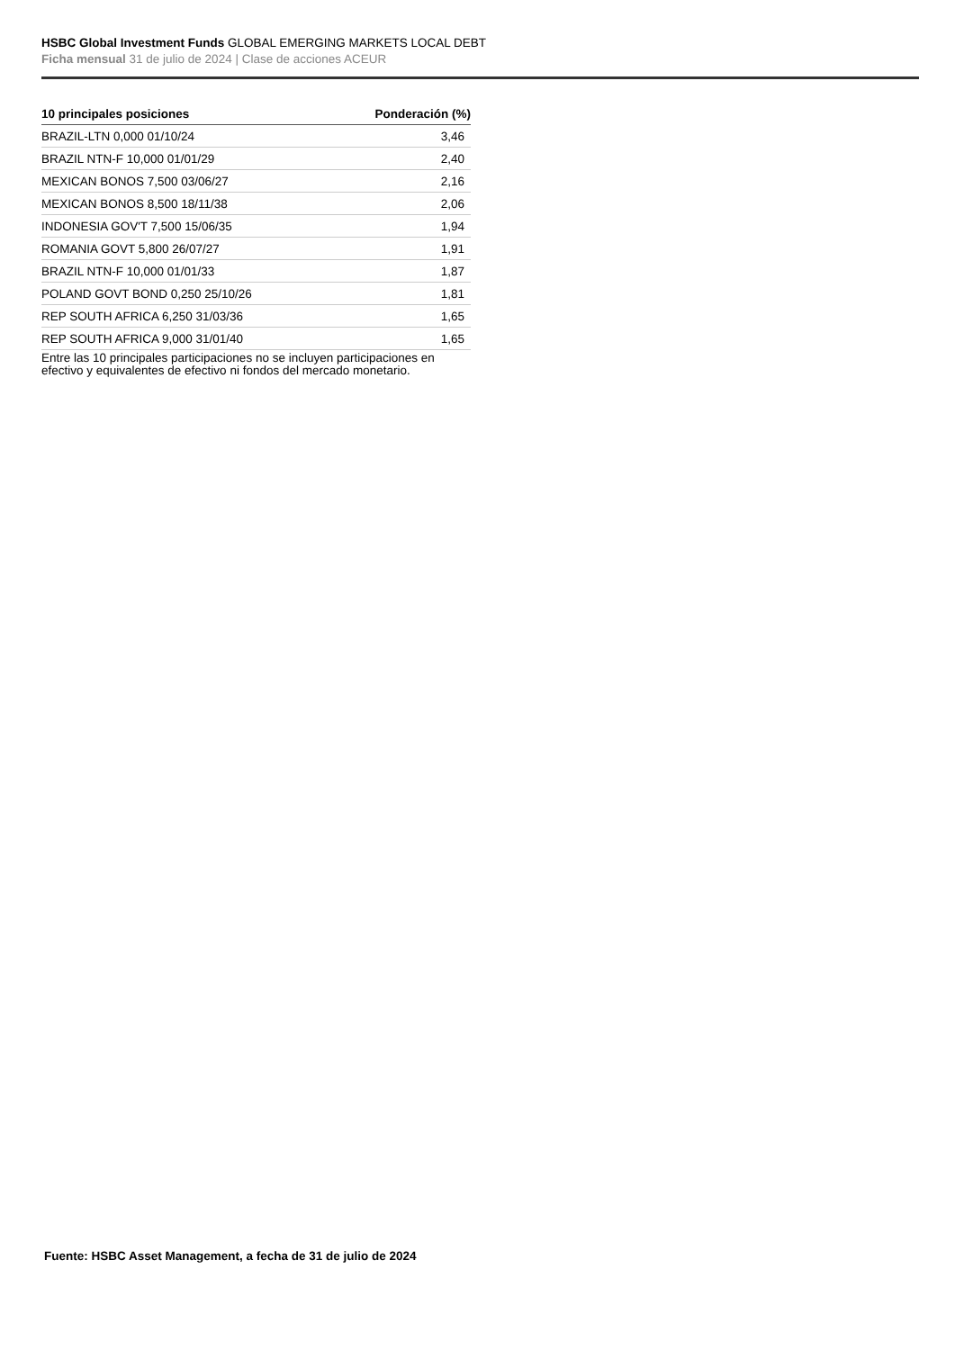HSBC Global Investment Funds GLOBAL EMERGING MARKETS LOCAL DEBT
Ficha mensual 31 de julio de 2024 | Clase de acciones ACEUR
| 10 principales posiciones | Ponderación (%) |
| --- | --- |
| BRAZIL-LTN 0,000 01/10/24 | 3,46 |
| BRAZIL NTN-F 10,000 01/01/29 | 2,40 |
| MEXICAN BONOS 7,500 03/06/27 | 2,16 |
| MEXICAN BONOS 8,500 18/11/38 | 2,06 |
| INDONESIA GOV'T 7,500 15/06/35 | 1,94 |
| ROMANIA GOVT 5,800 26/07/27 | 1,91 |
| BRAZIL NTN-F 10,000 01/01/33 | 1,87 |
| POLAND GOVT BOND 0,250 25/10/26 | 1,81 |
| REP SOUTH AFRICA 6,250 31/03/36 | 1,65 |
| REP SOUTH AFRICA 9,000 31/01/40 | 1,65 |
Entre las 10 principales participaciones no se incluyen participaciones en efectivo y equivalentes de efectivo ni fondos del mercado monetario.
Fuente: HSBC Asset Management, a fecha de 31 de julio de 2024